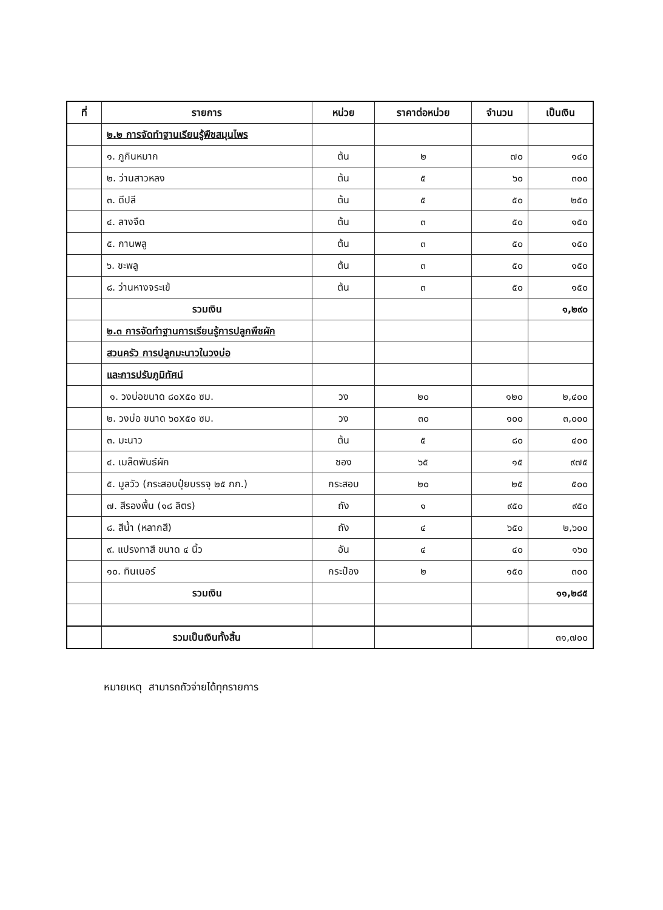| ที่ | รายการ | หน่วย | ราคาต่อหน่วย | จำนวน | เป็นเงิน |
| --- | --- | --- | --- | --- | --- |
| | ๒.๒ การจัดทำฐานเรียนรู้พืชสมุนไพร | | | | |
| | ๑. ภูกินหมาก | ต้น | ๒ | ๗๐ | ๑๔๐ |
| | ๒. ว่านสาวหลง | ต้น | ๕ | ๖๐ | ๓๐๐ |
| | ๓. ดีปลี | ต้น | ๕ | ๕๐ | ๒๕๐ |
| | ๔. ลางจืด | ต้น | ๓ | ๕๐ | ๑๕๐ |
| | ๕. กานพลู | ต้น | ๓ | ๕๐ | ๑๕๐ |
| | ๖. ชะพลู | ต้น | ๓ | ๕๐ | ๑๕๐ |
| | ๘. ว่านหางจระเข้ | ต้น | ๓ | ๕๐ | ๑๕๐ |
| | รวมเงิน | | | | ๑,๒๙๐ |
| | ๒.๓ การจัดทำฐานการเรียนรู้การปลูกพืชผัก | | | | |
| | สวนครัว การปลูกมะนาวในวงบ่อ | | | | |
| | และการปรับภูมิทัศน์ | | | | |
| | ๑. วงบ่อขนาด ๘๐x๕๐ ซม. | วง | ๒๐ | ๑๒๐ | ๒,๔๐๐ |
| | ๒. วงบ่อ ขนาด ๖๐x๕๐ ซม. | วง | ๓๐ | ๑๐๐ | ๓,๐๐๐ |
| | ๓. มะนาว | ต้น | ๕ | ๘๐ | ๔๐๐ |
| | ๔. เมล็ดพันธ์ผัก | ซอง | ๖๕ | ๑๕ | ๙๗๕ |
| | ๕. มูลวัว (กระสอบปุ๋ยบรรจุ ๒๕ กก.) | กระสอบ | ๒๐ | ๒๕ | ๕๐๐ |
| | ๗. สีรองพื้น (๑๘ ลิตร) | ถัง | ๑ | ๙๕๐ | ๙๕๐ |
| | ๘. สีน้ำ (หลากสี) | ถัง | ๔ | ๖๕๐ | ๒,๖๐๐ |
| | ๙. แปรงทาสี ขนาด ๔ นิ้ว | อัน | ๔ | ๔๐ | ๑๖๐ |
| | ๑๐. ทินเนอร์ | กระป๋อง | ๒ | ๑๕๐ | ๓๐๐ |
| | รวมเงิน | | | | ๑๑,๒๘๕ |
| | รวมเป็นเงินทั้งสิ้น | | | | ๓๑,๗๐๐ |
หมายเหตุ สามารถถัวจ่ายได้ทุกรายการ